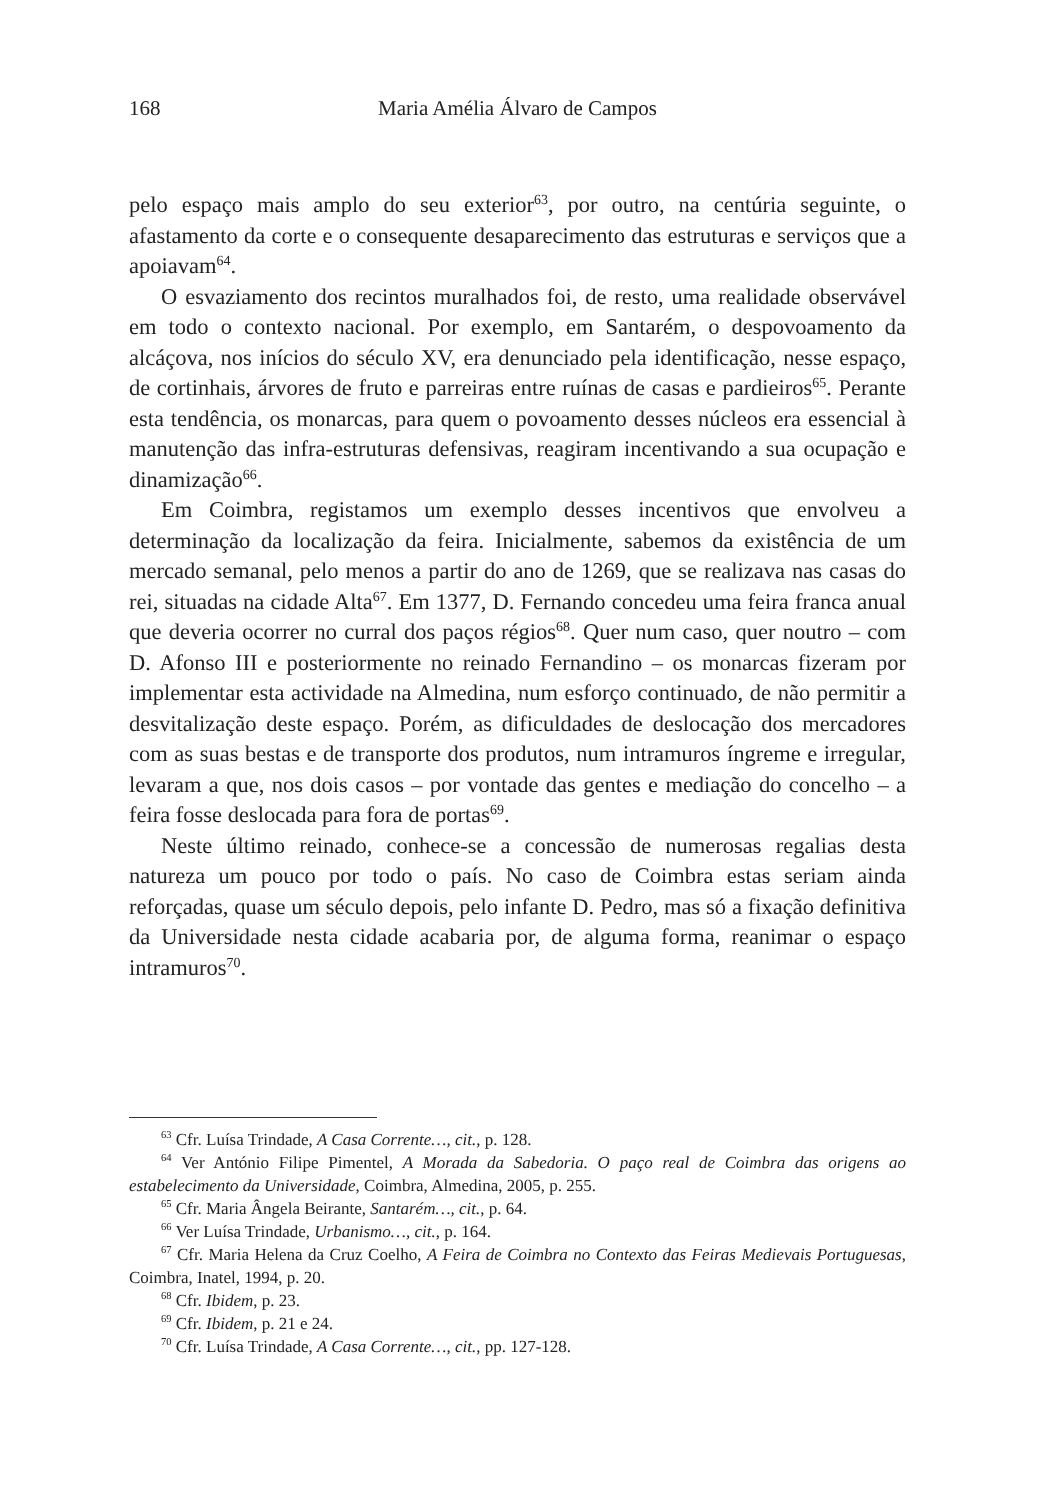168
Maria Amélia Álvaro de Campos
pelo espaço mais amplo do seu exterior<sup>63</sup>, por outro, na centúria seguinte, o afastamento da corte e o consequente desaparecimento das estruturas e serviços que a apoiavam<sup>64</sup>.
O esvaziamento dos recintos muralhados foi, de resto, uma realidade observável em todo o contexto nacional. Por exemplo, em Santarém, o despovoamento da alcáçova, nos inícios do século XV, era denunciado pela identificação, nesse espaço, de cortinhais, árvores de fruto e parreiras entre ruínas de casas e pardieiros<sup>65</sup>. Perante esta tendência, os monarcas, para quem o povoamento desses núcleos era essencial à manutenção das infra-estruturas defensivas, reagiram incentivando a sua ocupação e dinamização<sup>66</sup>.
Em Coimbra, registamos um exemplo desses incentivos que envolveu a determinação da localização da feira. Inicialmente, sabemos da existência de um mercado semanal, pelo menos a partir do ano de 1269, que se realizava nas casas do rei, situadas na cidade Alta<sup>67</sup>. Em 1377, D. Fernando concedeu uma feira franca anual que deveria ocorrer no curral dos paços régios<sup>68</sup>. Quer num caso, quer noutro – com D. Afonso III e posteriormente no reinado Fernandino – os monarcas fizeram por implementar esta actividade na Almedina, num esforço continuado, de não permitir a desvitalização deste espaço. Porém, as dificuldades de deslocação dos mercadores com as suas bestas e de transporte dos produtos, num intramuros íngreme e irregular, levaram a que, nos dois casos – por vontade das gentes e mediação do concelho – a feira fosse deslocada para fora de portas<sup>69</sup>.
Neste último reinado, conhece-se a concessão de numerosas regalias desta natureza um pouco por todo o país. No caso de Coimbra estas seriam ainda reforçadas, quase um século depois, pelo infante D. Pedro, mas só a fixação definitiva da Universidade nesta cidade acabaria por, de alguma forma, reanimar o espaço intramuros<sup>70</sup>.
<sup>63</sup> Cfr. Luísa Trindade, A Casa Corrente…, cit., p. 128.
<sup>64</sup> Ver António Filipe Pimentel, A Morada da Sabedoria. O paço real de Coimbra das origens ao estabelecimento da Universidade, Coimbra, Almedina, 2005, p. 255.
<sup>65</sup> Cfr. Maria Ângela Beirante, Santarém…, cit., p. 64.
<sup>66</sup> Ver Luísa Trindade, Urbanismo…, cit., p. 164.
<sup>67</sup> Cfr. Maria Helena da Cruz Coelho, A Feira de Coimbra no Contexto das Feiras Medievais Portuguesas, Coimbra, Inatel, 1994, p. 20.
<sup>68</sup> Cfr. Ibidem, p. 23.
<sup>69</sup> Cfr. Ibidem, p. 21 e 24.
<sup>70</sup> Cfr. Luísa Trindade, A Casa Corrente…, cit., pp. 127-128.